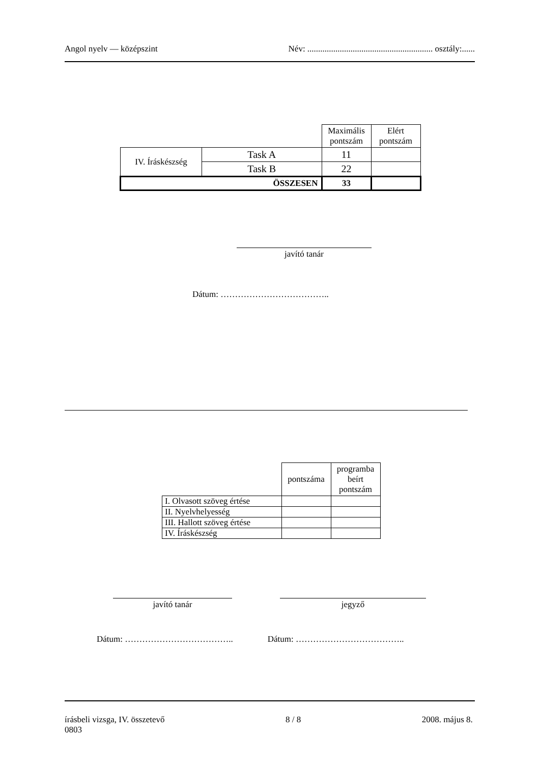Angol nyelv — középszint Név: .......................................................... osztály:......
| | | Maximális pontszám | Elért pontszám |
| IV. Íráskészség | Task A | 11 | |
| | Task B | 22 | |
| ÖSSZESEN | | 33 | |
javító tanár
Dátum: ………………………………..
| | pontszáma | programba beírt pontszám |
| I. Olvasott szöveg értése | | |
| II. Nyelvhelyesség | | |
| III. Hallott szöveg értése | | |
| IV. Íráskészség | | |
javító tanár jegyző
Dátum: ……………………………….. Dátum: ………………………………..
írásbeli vizsga, IV. összetevő
0803 8 / 8 2008. május 8.